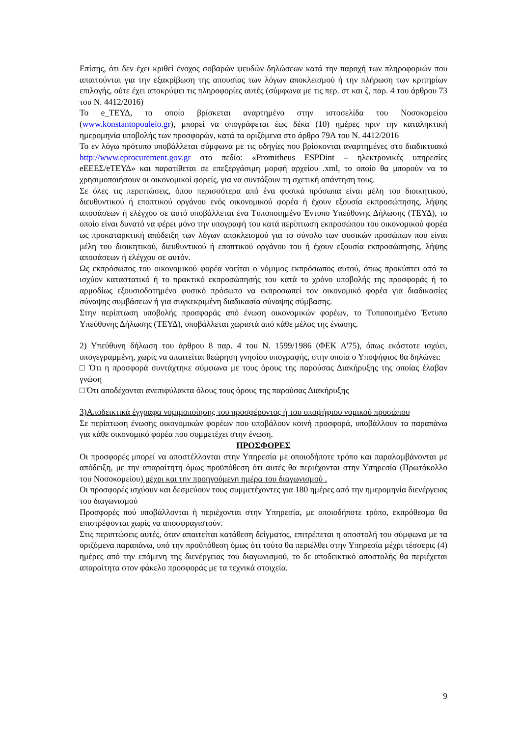Επίσης, ότι δεν έχει κριθεί ένοχος σοβαρών ψευδών δηλώσεων κατά την παροχή των πληροφοριών που απαιτούνται για την εξακρίβωση της απουσίας των λόγων αποκλεισμού ή την πλήρωση των κριτηρίων επιλογής, ούτε έχει αποκρύψει τις πληροφορίες αυτές (σύμφωνα με τις περ. στ και ζ, παρ. 4 του άρθρου 73 του Ν. 4412/2016)
Το e_ΤΕΥΔ, το οποίο βρίσκεται αναρτημένο στην ιστοσελίδα του Νοσοκομείου (www.konstantopouleio.gr), μπορεί να υπογράφεται έως δέκα (10) ημέρες πριν την καταληκτική ημερομηνία υποβολής των προσφορών, κατά τα οριζόμενα στο άρθρο 79Α του Ν. 4412/2016
Το εν λόγω πρότυπο υποβάλλεται σύμφωνα με τις οδηγίες που βρίσκονται αναρτημένες στο διαδικτυακό http://www.eprocurement.gov.gr στο πεδίο: «Promitheus ESPDint – ηλεκτρονικές υπηρεσίες eΕΕΕΣ/eΤΕΥΔ» και παρατίθεται σε επεξεργάσιμη μορφή αρχείου .xml, το οποίο θα μπορούν να το χρησιμοποιήσουν οι οικονομικοί φορείς, για να συντάξουν τη σχετική απάντηση τους.
Σε όλες τις περιπτώσεις, όπου περισσότερα από ένα φυσικά πρόσωπα είναι μέλη του διοικητικού, διευθυντικού ή εποπτικού οργάνου ενός οικονομικού φορέα ή έχουν εξουσία εκπροσώπησης, λήψης αποφάσεων ή ελέγχου σε αυτό υποβάλλεται ένα Τυποποιημένο Έντυπο Υπεύθυνης Δήλωσης (ΤΕΥΔ), το οποίο είναι δυνατό να φέρει μόνο την υπογραφή του κατά περίπτωση εκπροσώπου του οικονομικού φορέα ως προκαταρκτική απόδειξη των λόγων αποκλεισμού για το σύνολο των φυσικών προσώπων που είναι μέλη του διοικητικού, διευθυντικού ή εποπτικού οργάνου του ή έχουν εξουσία εκπροσώπησης, λήψης αποφάσεων ή ελέγχου σε αυτόν.
Ως εκπρόσωπος του οικονομικού φορέα νοείται ο νόμιμος εκπρόσωπος αυτού, όπως προκύπτει από το ισχύον καταστατικό ή το πρακτικό εκπροσώπησής του κατά το χρόνο υποβολής της προσφοράς ή το αρμοδίως εξουσιοδοτημένο φυσικό πρόσωπο να εκπροσωπεί τον οικονομικό φορέα για διαδικασίες σύναψης συμβάσεων ή για συγκεκριμένη διαδικασία σύναψης σύμβασης.
Στην περίπτωση υποβολής προσφοράς από ένωση οικονομικών φορέων, το Τυποποιημένο Έντυπο Υπεύθυνης Δήλωσης (ΤΕΥΔ), υποβάλλεται χωριστά από κάθε μέλος της ένωσης.
2) Υπεύθυνη δήλωση του άρθρου 8 παρ. 4 του Ν. 1599/1986 (ΦΕΚ Α'75), όπως εκάστοτε ισχύει, υπογεγραμμένη, χωρίς να απαιτείται θεώρηση γνησίου υπογραφής, στην οποία ο Υποψήφιος θα δηλώνει:
□ Ότι η προσφορά συντάχτηκε σύμφωνα με τους όρους της παρούσας Διακήρυξης της οποίας έλαβαν γνώση
□ Ότι αποδέχονται ανεπιφύλακτα όλους τους όρους της παρούσας Διακήρυξης
3)Αποδεικτικά έγγραφα νομιμοποίησης του προσφέροντος ή του υποψήφιου νομικού προσώπου
Σε περίπτωση ένωσης οικονομικών φορέων που υποβάλουν κοινή προσφορά, υποβάλλουν τα παραπάνω για κάθε οικονομικό φορέα που συμμετέχει στην ένωση.
ΠΡΟΣΦΟΡΕΣ
Οι προσφορές μπορεί να αποστέλλονται στην Υπηρεσία με οποιοδήποτε τρόπο και παραλαμβάνονται με απόδειξη, με την απαραίτητη όμως προϋπόθεση ότι αυτές θα περιέχονται στην Υπηρεσία (Πρωτόκολλο του Νοσοκομείου) μέχρι και την προηγούμενη ημέρα του διαγωνισμού .
Οι προσφορές ισχύουν και δεσμεύουν τους συμμετέχοντες για 180 ημέρες από την ημερομηνία διενέργειας του διαγωνισμού
Προσφορές πού υποβάλλονται ή περιέχονται στην Υπηρεσία, με οποιοδήποτε τρόπο, εκπρόθεσμα θα επιστρέφονται χωρίς να αποσφραγιστούν.
Στις περιπτώσεις αυτές, όταν απαιτείται κατάθεση δείγματος, επιτρέπεται η αποστολή του σύμφωνα με τα οριζόμενα παραπάνω, υπό την προϋπόθεση όμως ότι τούτο θα περιέλθει στην Υπηρεσία μέχρι τέσσερις (4) ημέρες από την επόμενη της διενέργειας του διαγωνισμού, το δε αποδεικτικό αποστολής θα περιέχεται απαραίτητα στον φάκελο προσφοράς με τα τεχνικά στοιχεία.
9